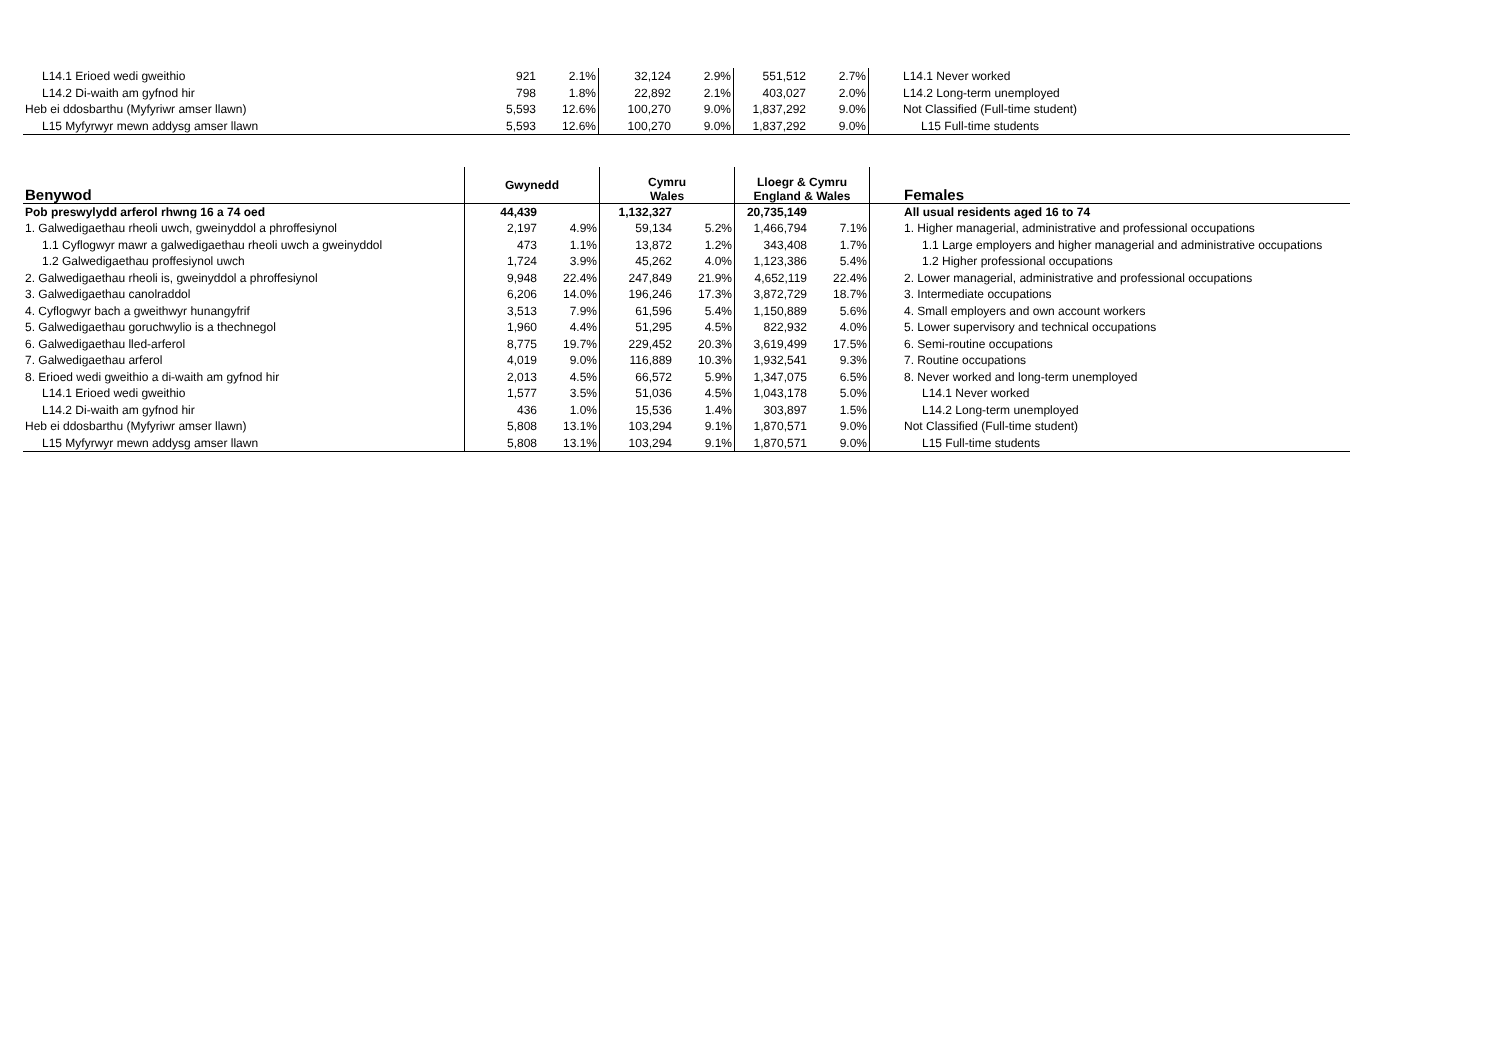| L14.1 Erioed wedi gweithio | 921 | 2.1% | 32,124 | 2.9% | 551,512 | 2.7% | L14.1 Never worked |
| L14.2 Di-waith am gyfnod hir | 798 | 1.8% | 22,892 | 2.1% | 403,027 | 2.0% | L14.2 Long-term unemployed |
| Heb ei ddosbarthu (Myfyriwr amser llawn) | 5,593 | 12.6% | 100,270 | 9.0% | 1,837,292 | 9.0% | Not Classified (Full-time student) |
| L15 Myfyrwyr mewn addysg amser llawn | 5,593 | 12.6% | 100,270 | 9.0% | 1,837,292 | 9.0% | L15 Full-time students |
| Benywod | Gwynedd | | Cymru Wales | | Lloegr & Cymru England & Wales | | Females |
| --- | --- | --- | --- | --- | --- | --- | --- |
| Pob preswylydd arferol rhwng 16 a 74 oed | 44,439 | | 1,132,327 | | 20,735,149 | | All usual residents aged 16 to 74 |
| 1. Galwedigaethau rheoli uwch, gweinyddol a phroffesiynol | 2,197 | 4.9% | 59,134 | 5.2% | 1,466,794 | 7.1% | 1. Higher managerial, administrative and professional occupations |
| 1.1 Cyflogwyr mawr a galwedigaethau rheoli uwch a gweinyddol | 473 | 1.1% | 13,872 | 1.2% | 343,408 | 1.7% | 1.1 Large employers and higher managerial and administrative occupations |
| 1.2 Galwedigaethau proffesiynol uwch | 1,724 | 3.9% | 45,262 | 4.0% | 1,123,386 | 5.4% | 1.2 Higher professional occupations |
| 2. Galwedigaethau rheoli is, gweinyddol a phroffesiynol | 9,948 | 22.4% | 247,849 | 21.9% | 4,652,119 | 22.4% | 2. Lower managerial, administrative and professional occupations |
| 3. Galwedigaethau canolraddol | 6,206 | 14.0% | 196,246 | 17.3% | 3,872,729 | 18.7% | 3. Intermediate occupations |
| 4. Cyflogwyr bach a gweithwyr hunangyfrif | 3,513 | 7.9% | 61,596 | 5.4% | 1,150,889 | 5.6% | 4. Small employers and own account workers |
| 5. Galwedigaethau goruchwylio is a thechnegol | 1,960 | 4.4% | 51,295 | 4.5% | 822,932 | 4.0% | 5. Lower supervisory and technical occupations |
| 6. Galwedigaethau lled-arferol | 8,775 | 19.7% | 229,452 | 20.3% | 3,619,499 | 17.5% | 6. Semi-routine occupations |
| 7. Galwedigaethau arferol | 4,019 | 9.0% | 116,889 | 10.3% | 1,932,541 | 9.3% | 7. Routine occupations |
| 8. Erioed wedi gweithio a di-waith am gyfnod hir | 2,013 | 4.5% | 66,572 | 5.9% | 1,347,075 | 6.5% | 8. Never worked and long-term unemployed |
| L14.1 Erioed wedi gweithio | 1,577 | 3.5% | 51,036 | 4.5% | 1,043,178 | 5.0% | L14.1 Never worked |
| L14.2 Di-waith am gyfnod hir | 436 | 1.0% | 15,536 | 1.4% | 303,897 | 1.5% | L14.2 Long-term unemployed |
| Heb ei ddosbarthu (Myfyriwr amser llawn) | 5,808 | 13.1% | 103,294 | 9.1% | 1,870,571 | 9.0% | Not Classified (Full-time student) |
| L15 Myfyrwyr mewn addysg amser llawn | 5,808 | 13.1% | 103,294 | 9.1% | 1,870,571 | 9.0% | L15 Full-time students |